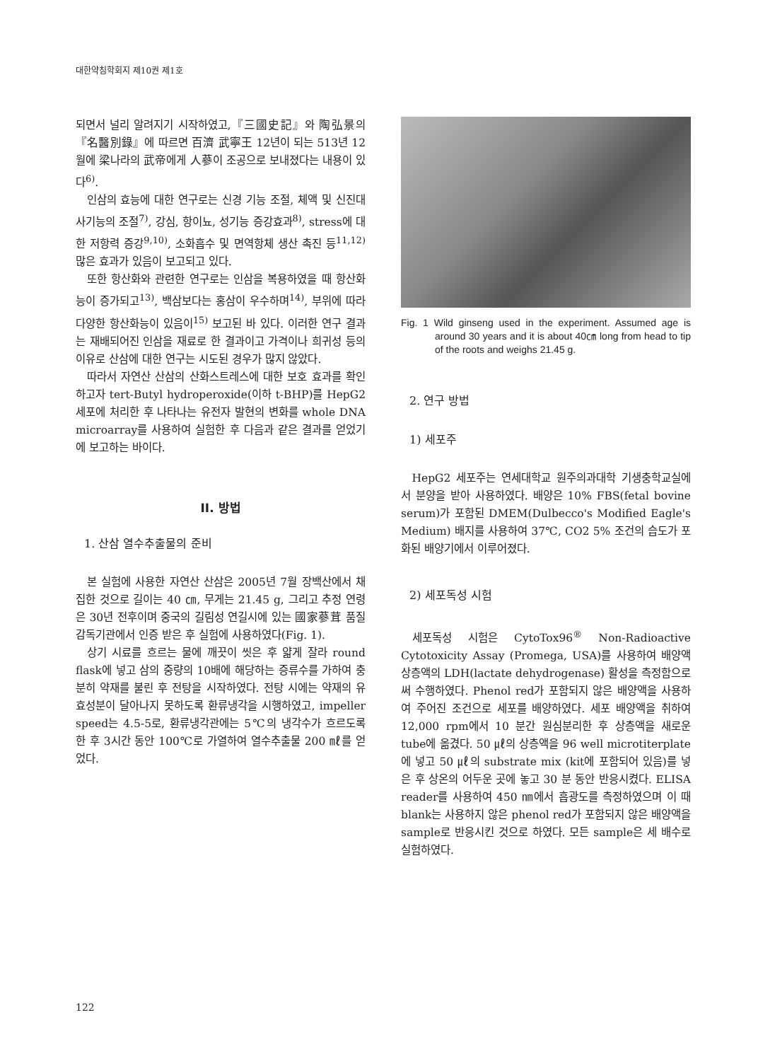대한약침학회지 제10권 제1호
되면서 널리 알려지기 시작하였고,『三國史記』와 陶弘景의『名醫別錄』에 따르면 百濟 武寧王 12년이 되는 513년 12월에 梁나라의 武帝에게 人蔘이 조공으로 보내졌다는 내용이 있다<sup>6)</sup>.
인삼의 효능에 대한 연구로는 신경 기능 조절, 체액 및 신진대사기능의 조절<sup>7)</sup>, 강심, 항이뇨, 성기능 증강효과<sup>8)</sup>, stress에 대한 저항력 증강<sup>9,10)</sup>, 소화흡수 및 면역항체 생산 촉진 등<sup>11,12)</sup> 많은 효과가 있음이 보고되고 있다.
또한 항산화와 관련한 연구로는 인삼을 복용하였을 때 항산화능이 증가되고<sup>13)</sup>, 백삼보다는 홍삼이 우수하며<sup>14)</sup>, 부위에 따라 다양한 항산화능이 있음이<sup>15)</sup> 보고된 바 있다. 이러한 연구 결과는 재배되어진 인삼을 재료로 한 결과이고 가격이나 희귀성 등의 이유로 산삼에 대한 연구는 시도된 경우가 많지 않았다.
따라서 자연산 산삼의 산화스트레스에 대한 보호 효과를 확인하고자 tert-Butyl hydroperoxide(이하 t-BHP)를 HepG2 세포에 처리한 후 나타나는 유전자 발현의 변화를 whole DNA microarray를 사용하여 실험한 후 다음과 같은 결과를 얻었기에 보고하는 바이다.
II. 방법
1. 산삼 열수추출물의 준비
본 실험에 사용한 자연산 산삼은 2005년 7월 장백산에서 채집한 것으로 길이는 40 ㎝, 무게는 21.45 g, 그리고 추정 연령은 30년 전후이며 중국의 길림성 연길시에 있는 國家蔘茸 품질감독기관에서 인증 받은 후 실험에 사용하였다(Fig. 1).
상기 시료를 흐르는 물에 깨끗이 씻은 후 얇게 잘라 round flask에 넣고 삼의 중량의 10배에 해당하는 증류수를 가하여 충분히 약재를 불린 후 전탕을 시작하였다. 전탕 시에는 약재의 유효성분이 달아나지 못하도록 환류냉각을 시행하였고, impeller speed는 4.5-5로, 환류냉각관에는 5℃의 냉각수가 흐르도록 한 후 3시간 동안 100℃로 가열하여 열수추출물 200 ㎖를 얻었다.
Fig. 1 Wild ginseng used in the experiment. Assumed age is around 30 years and it is about 40㎝ long from head to tip of the roots and weighs 21.45 g.
2. 연구 방법
1) 세포주
HepG2 세포주는 연세대학교 원주의과대학 기생충학교실에서 분양을 받아 사용하였다. 배양은 10% FBS(fetal bovine serum)가 포함된 DMEM(Dulbecco's Modified Eagle's Medium) 배지를 사용하여 37℃, CO2 5% 조건의 습도가 포화된 배양기에서 이루어졌다.
2) 세포독성 시험
세포독성 시험은 CytoTox96<sup>®</sup> Non-Radioactive Cytotoxicity Assay (Promega, USA)를 사용하여 배양액 상층액의 LDH(lactate dehydrogenase) 활성을 측정함으로써 수행하였다. Phenol red가 포함되지 않은 배양액을 사용하여 주어진 조건으로 세포를 배양하였다. 세포 배양액을 취하여 12,000 rpm에서 10 분간 원심분리한 후 상층액을 새로운 tube에 옮겼다. 50 ㎕의 상층액을 96 well microtiterplate에 넣고 50 ㎕의 substrate mix (kit에 포함되어 있음)를 넣은 후 상온의 어두운 곳에 놓고 30 분 동안 반응시켰다. ELISA reader를 사용하여 450 ㎚에서 흡광도를 측정하였으며 이 때 blank는 사용하지 않은 phenol red가 포함되지 않은 배양액을 sample로 반응시킨 것으로 하였다. 모든 sample은 세 배수로 실험하였다.
122